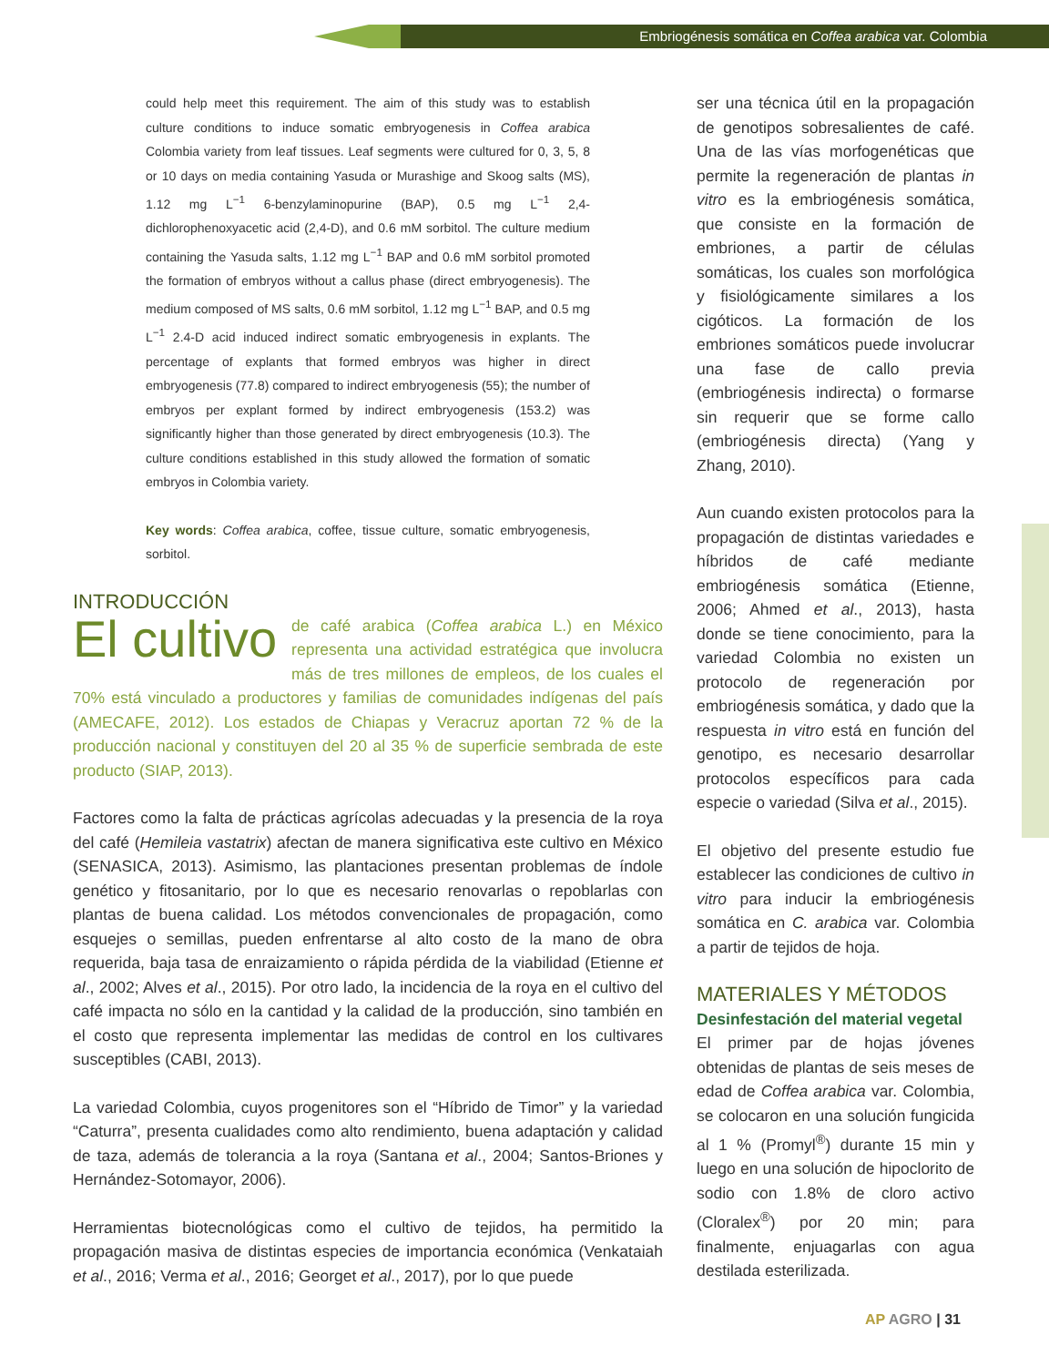Embriogénesis somática en Coffea arabica var. Colombia
could help meet this requirement. The aim of this study was to establish culture conditions to induce somatic embryogenesis in Coffea arabica Colombia variety from leaf tissues. Leaf segments were cultured for 0, 3, 5, 8 or 10 days on media containing Yasuda or Murashige and Skoog salts (MS), 1.12 mg L<sup>−1</sup> 6-benzylaminopurine (BAP), 0.5 mg L<sup>−1</sup> 2,4-dichlorophenoxyacetic acid (2,4-D), and 0.6 mM sorbitol. The culture medium containing the Yasuda salts, 1.12 mg L<sup>−1</sup> BAP and 0.6 mM sorbitol promoted the formation of embryos without a callus phase (direct embryogenesis). The medium composed of MS salts, 0.6 mM sorbitol, 1.12 mg L<sup>−1</sup> BAP, and 0.5 mg L<sup>−1</sup> 2.4-D acid induced indirect somatic embryogenesis in explants. The percentage of explants that formed embryos was higher in direct embryogenesis (77.8) compared to indirect embryogenesis (55); the number of embryos per explant formed by indirect embryogenesis (153.2) was significantly higher than those generated by direct embryogenesis (10.3). The culture conditions established in this study allowed the formation of somatic embryos in Colombia variety.
Key words: Coffea arabica, coffee, tissue culture, somatic embryogenesis, sorbitol.
INTRODUCCIÓN
El cultivo de café arabica (Coffea arabica L.) en México representa una actividad estratégica que involucra más de tres millones de empleos, de los cuales el 70% está vinculado a productores y familias de comunidades indígenas del país (AMECAFE, 2012). Los estados de Chiapas y Veracruz aportan 72 % de la producción nacional y constituyen del 20 al 35 % de superficie sembrada de este producto (SIAP, 2013).
Factores como la falta de prácticas agrícolas adecuadas y la presencia de la roya del café (Hemileia vastatrix) afectan de manera significativa este cultivo en México (SENASICA, 2013). Asimismo, las plantaciones presentan problemas de índole genético y fitosanitario, por lo que es necesario renovarlas o repoblarlas con plantas de buena calidad. Los métodos convencionales de propagación, como esquejes o semillas, pueden enfrentarse al alto costo de la mano de obra requerida, baja tasa de enraizamiento o rápida pérdida de la viabilidad (Etienne et al., 2002; Alves et al., 2015). Por otro lado, la incidencia de la roya en el cultivo del café impacta no sólo en la cantidad y la calidad de la producción, sino también en el costo que representa implementar las medidas de control en los cultivares susceptibles (CABI, 2013).
La variedad Colombia, cuyos progenitores son el “Híbrido de Timor” y la variedad “Caturra”, presenta cualidades como alto rendimiento, buena adaptación y calidad de taza, además de tolerancia a la roya (Santana et al., 2004; Santos-Briones y Hernández-Sotomayor, 2006).
Herramientas biotecnológicas como el cultivo de tejidos, ha permitido la propagación masiva de distintas especies de importancia económica (Venkataiah et al., 2016; Verma et al., 2016; Georget et al., 2017), por lo que puede
ser una técnica útil en la propagación de genotipos sobresalientes de café. Una de las vías morfogenéticas que permite la regeneración de plantas in vitro es la embriogénesis somática, que consiste en la formación de embriones, a partir de células somáticas, los cuales son morfológica y fisiológicamente similares a los cigóticos. La formación de los embriones somáticos puede involucrar una fase de callo previa (embriogénesis indirecta) o formarse sin requerir que se forme callo (embriogénesis directa) (Yang y Zhang, 2010).
Aun cuando existen protocolos para la propagación de distintas variedades e híbridos de café mediante embriogénesis somática (Etienne, 2006; Ahmed et al., 2013), hasta donde se tiene conocimiento, para la variedad Colombia no existen un protocolo de regeneración por embriogénesis somática, y dado que la respuesta in vitro está en función del genotipo, es necesario desarrollar protocolos específicos para cada especie o variedad (Silva et al., 2015).
El objetivo del presente estudio fue establecer las condiciones de cultivo in vitro para inducir la embriogénesis somática en C. arabica var. Colombia a partir de tejidos de hoja.
MATERIALES Y MÉTODOS
Desinfestación del material vegetal
El primer par de hojas jóvenes obtenidas de plantas de seis meses de edad de Coffea arabica var. Colombia, se colocaron en una solución fungicida al 1 % (Promyl<sup>®</sup>) durante 15 min y luego en una solución de hipoclorito de sodio con 1.8% de cloro activo (Cloralex<sup>®</sup>) por 20 min; para finalmente, enjuagarlas con agua destilada esterilizada.
AP AGRO | 31